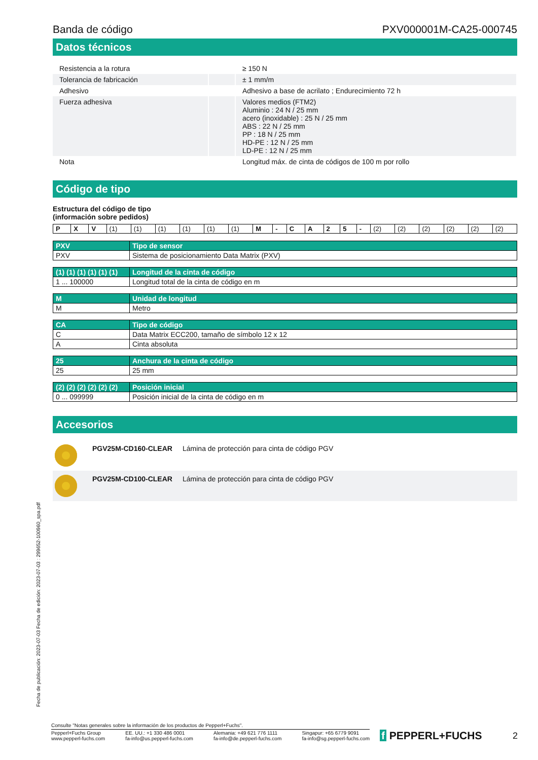Banda de código PXV000001M-CA25-000745
Datos técnicos
| Resistencia a la rotura | | ≥ 150 N |
| Tolerancia de fabricación | | ± 1 mm/m |
| Adhesivo | | Adhesivo a base de acrilato ; Endurecimiento 72 h |
| Fuerza adhesiva | | Valores medios (FTM2) Aluminio : 24 N / 25 mm acero (inoxidable) : 25 N / 25 mm ABS : 22 N / 25 mm PP : 18 N / 25 mm HD-PE : 12 N / 25 mm LD-PE : 12 N / 25 mm |
| Nota | | Longitud máx. de cinta de códigos de 100 m por rollo |
Código de tipo
Estructura del código de tipo
(información sobre pedidos)
| P | X | V | (1) | (1) | (1) | (1) | (1) | (1) | M | - | C | A | 2 | 5 | - | (2) | (2) | (2) | (2) | (2) | (2) |
| PXV | Tipo de sensor |
| --- | --- |
| PXV | Sistema de posicionamiento Data Matrix (PXV) |
| (1) (1) (1) (1) (1) (1) | Longitud de la cinta de código |
| --- | --- |
| 1 ... 100000 | Longitud total de la cinta de código en m |
| M | Unidad de longitud |
| --- | --- |
| M | Metro |
| CA | Tipo de código |
| --- | --- |
| C | Data Matrix ECC200, tamaño de símbolo 12 x 12 |
| A | Cinta absoluta |
| 25 | Anchura de la cinta de código |
| --- | --- |
| 25 | 25 mm |
| (2) (2) (2) (2) (2) (2) | Posición inicial |
| --- | --- |
| 0 ... 099999 | Posición inicial de la cinta de código en m |
Accesorios
| | PGV25M-CD160-CLEAR | Lámina de protección para cinta de código PGV |
| | PGV25M-CD100-CLEAR | Lámina de protección para cinta de código PGV |
Fecha de publicación: 2023-07-03 Fecha de edición: 2023-07-03 : 299652-100960_spa.pdf
Consulte "Notas generales sobre la información de los productos de Pepperl+Fuchs".
Pepperl+Fuchs Group
www.pepperl-fuchs.com
EE. UU.: +1 330 486 0001
fa-info@us.pepperl-fuchs.com
Alemania: +49 621 776 1111
fa-info@de.pepperl-fuchs.com
Singapur: +65 6779 9091
fa-info@sg.pepperl-fuchs.com
f PEPPERL+FUCHS
2